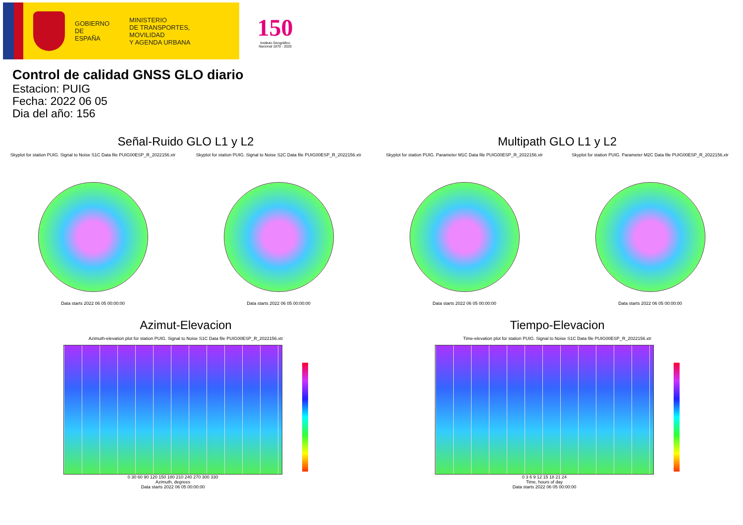GOBIERNO
DE ESPAÑA
MINISTERIO
DE TRANSPORTES, MOVILIDAD
Y AGENDA URBANA
150
Instituto Geográfico
Nacional 1870 - 2020
Control de calidad GNSS GLO diario
Estacion: PUIG
Fecha: 2022 06 05
Dia del año: 156
Señal-Ruido GLO L1 y L2
Skyplot for station PUIG. Signal to Noise S1C Data file PUIG00ESP_R_2022156.xtr
Data starts 2022 06 05 00:00:00
Skyplot for station PUIG. Signal to Noise S2C Data file PUIG00ESP_R_2022156.xtr
Data starts 2022 06 05 00:00:00
Multipath GLO L1 y L2
Skyplot for station PUIG. Parameter M1C Data file PUIG00ESP_R_2022156.xtr
Data starts 2022 06 05 00:00:00
Skyplot for station PUIG. Parameter M2C Data file PUIG00ESP_R_2022156.xtr
Data starts 2022 06 05 00:00:00
Azimut-Elevacion
Azimuth-elevation plot for station PUIG. Signal to Noise S1C Data file PUIG00ESP_R_2022156.xtr
0 30 60 90 120 150 180 210 240 270 300 330
Azimuth, degrees
Data starts 2022 06 05 00:00:00
Tiempo-Elevacion
Time-elevation plot for station PUIG. Signal to Noise S1C Data file PUIG00ESP_R_2022156.xtr
0 3 6 9 12 15 18 21 24
Time, hours of day
Data starts 2022 06 05 00:00:00